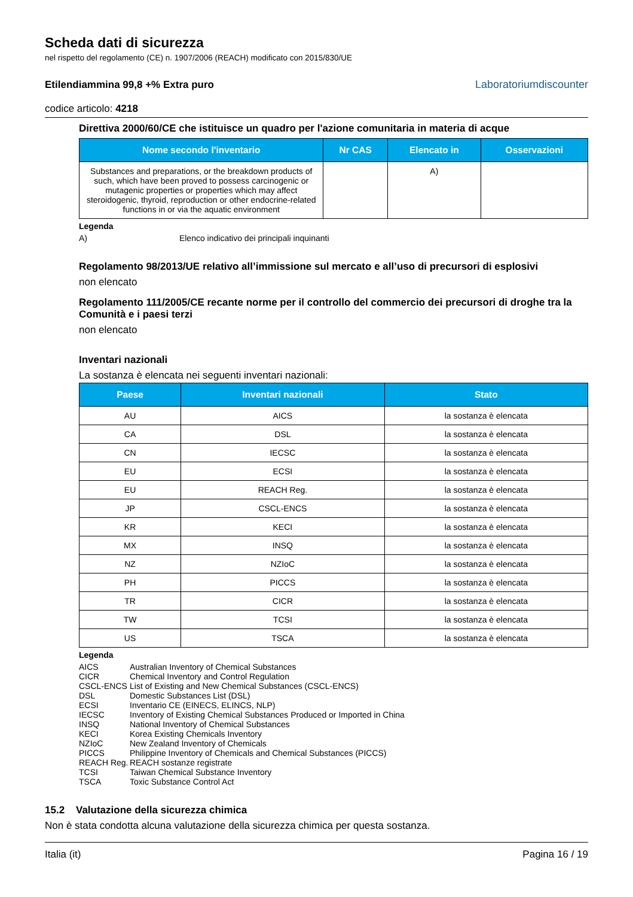Scheda dati di sicurezza
nel rispetto del regolamento (CE) n. 1907/2006 (REACH) modificato con 2015/830/UE
Etilendiammina 99,8 +% Extra puro
codice articolo: 4218
Laboratoriumdiscounter
Direttiva 2000/60/CE che istituisce un quadro per l'azione comunitaria in materia di acque
| Nome secondo l'inventario | Nr CAS | Elencato in | Osservazioni |
| --- | --- | --- | --- |
| Substances and preparations, or the breakdown products of such, which have been proved to possess carcinogenic or mutagenic properties or properties which may affect steroidogenic, thyroid, reproduction or other endocrine-related functions in or via the aquatic environment | | A) | |
Legenda
A) Elenco indicativo dei principali inquinanti
Regolamento 98/2013/UE relativo all’immissione sul mercato e all’uso di precursori di esplosivi
non elencato
Regolamento 111/2005/CE recante norme per il controllo del commercio dei precursori di droghe tra la Comunità e i paesi terzi
non elencato
Inventari nazionali
La sostanza è elencata nei seguenti inventari nazionali:
| Paese | Inventari nazionali | Stato |
| --- | --- | --- |
| AU | AICS | la sostanza è elencata |
| CA | DSL | la sostanza è elencata |
| CN | IECSC | la sostanza è elencata |
| EU | ECSI | la sostanza è elencata |
| EU | REACH Reg. | la sostanza è elencata |
| JP | CSCL-ENCS | la sostanza è elencata |
| KR | KECI | la sostanza è elencata |
| MX | INSQ | la sostanza è elencata |
| NZ | NZIoC | la sostanza è elencata |
| PH | PICCS | la sostanza è elencata |
| TR | CICR | la sostanza è elencata |
| TW | TCSI | la sostanza è elencata |
| US | TSCA | la sostanza è elencata |
Legenda
| AICS | Australian Inventory of Chemical Substances |
| CICR | Chemical Inventory and Control Regulation |
| CSCL-ENCS | List of Existing and New Chemical Substances (CSCL-ENCS) |
| DSL | Domestic Substances List (DSL) |
| ECSI | Inventario CE (EINECS, ELINCS, NLP) |
| IECSC | Inventory of Existing Chemical Substances Produced or Imported in China |
| INSQ | National Inventory of Chemical Substances |
| KECI | Korea Existing Chemicals Inventory |
| NZIoC | New Zealand Inventory of Chemicals |
| PICCS | Philippine Inventory of Chemicals and Chemical Substances (PICCS) |
| REACH Reg. | REACH sostanze registrate |
| TCSI | Taiwan Chemical Substance Inventory |
| TSCA | Toxic Substance Control Act |
15.2 Valutazione della sicurezza chimica
Non è stata condotta alcuna valutazione della sicurezza chimica per questa sostanza.
Italia (it) Pagina 16 / 19